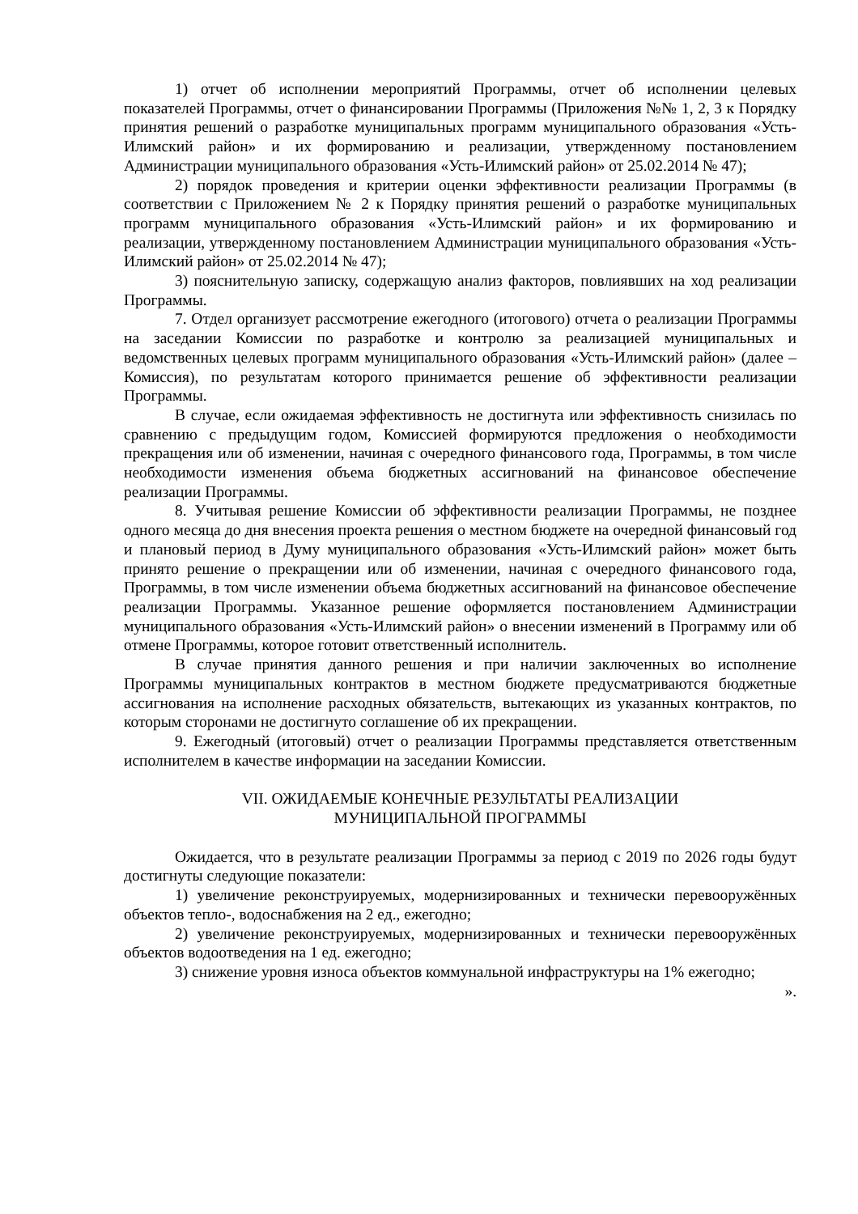1) отчет об исполнении мероприятий Программы, отчет об исполнении целевых показателей Программы, отчет о финансировании Программы (Приложения №№ 1, 2, 3 к Порядку принятия решений о разработке муниципальных программ муниципального образования «Усть-Илимский район» и их формированию и реализации, утвержденному постановлением Администрации муниципального образования «Усть-Илимский район» от 25.02.2014 № 47);
2) порядок проведения и критерии оценки эффективности реализации Программы (в соответствии с Приложением № 2 к Порядку принятия решений о разработке муниципальных программ муниципального образования «Усть-Илимский район» и их формированию и реализации, утвержденному постановлением Администрации муниципального образования «Усть-Илимский район» от 25.02.2014 № 47);
3) пояснительную записку, содержащую анализ факторов, повлиявших на ход реализации Программы.
7. Отдел организует рассмотрение ежегодного (итогового) отчета о реализации Программы на заседании Комиссии по разработке и контролю за реализацией муниципальных и ведомственных целевых программ муниципального образования «Усть-Илимский район» (далее – Комиссия), по результатам которого принимается решение об эффективности реализации Программы.
В случае, если ожидаемая эффективность не достигнута или эффективность снизилась по сравнению с предыдущим годом, Комиссией формируются предложения о необходимости прекращения или об изменении, начиная с очередного финансового года, Программы, в том числе необходимости изменения объема бюджетных ассигнований на финансовое обеспечение реализации Программы.
8. Учитывая решение Комиссии об эффективности реализации Программы, не позднее одного месяца до дня внесения проекта решения о местном бюджете на очередной финансовый год и плановый период в Думу муниципального образования «Усть-Илимский район» может быть принято решение о прекращении или об изменении, начиная с очередного финансового года, Программы, в том числе изменении объема бюджетных ассигнований на финансовое обеспечение реализации Программы. Указанное решение оформляется постановлением Администрации муниципального образования «Усть-Илимский район» о внесении изменений в Программу или об отмене Программы, которое готовит ответственный исполнитель.
В случае принятия данного решения и при наличии заключенных во исполнение Программы муниципальных контрактов в местном бюджете предусматриваются бюджетные ассигнования на исполнение расходных обязательств, вытекающих из указанных контрактов, по которым сторонами не достигнуто соглашение об их прекращении.
9. Ежегодный (итоговый) отчет о реализации Программы представляется ответственным исполнителем в качестве информации на заседании Комиссии.
VII. ОЖИДАЕМЫЕ КОНЕЧНЫЕ РЕЗУЛЬТАТЫ РЕАЛИЗАЦИИ
МУНИЦИПАЛЬНОЙ ПРОГРАММЫ
Ожидается, что в результате реализации Программы за период с 2019 по 2026 годы будут достигнуты следующие показатели:
1) увеличение реконструируемых, модернизированных и технически перевооружённых объектов тепло-, водоснабжения на 2 ед., ежегодно;
2) увеличение реконструируемых, модернизированных и технически перевооружённых объектов водоотведения на 1 ед. ежегодно;
3) снижение уровня износа объектов коммунальной инфраструктуры на 1% ежегодно;
».